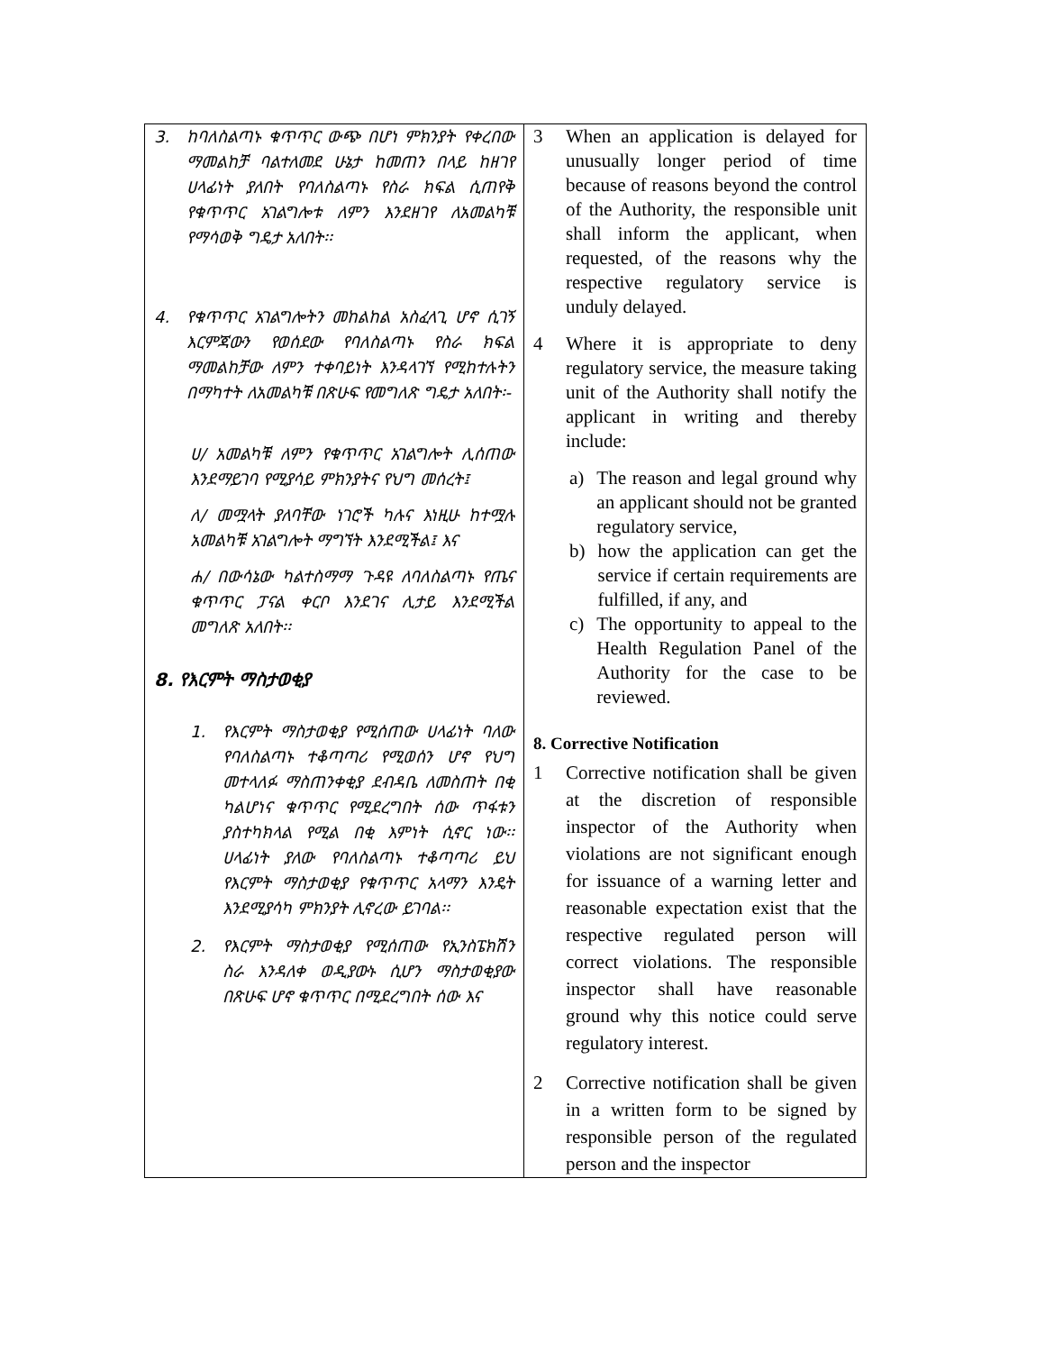| 3. ከባለስልጣኑ ቁጥጥር ውጭ በሆነ ምክንያት የቀረበው ማመልከቻ ባልተለመደ ሁኔታ ከመጠን በላይ ከዘገየ ሀላፊነት ያለበት የባለስልጣኑ የስራ ክፍል ሲጠየቅ የቁጥጥር አገልግሎቱ ለምን እንደዘገየ ለአመልካቹ የማሳወቅ ግዴታ አለበት፡፡ 4. የቁጥጥር አገልግሎትን መከልከል አስፈላጊ ሆኖ ሲገኝ እርምጃውን የወሰደው የባለስልጣኑ የስራ ክፍል ማመልከቻው ለምን ተቀባይነት እንዳላገኘ የሚከተሉትን በማካተት ለአመልካቹ በጽሁፍ የመግለጽ ግዴታ አለበት፡- ሀ/ አመልካቹ ለምን የቁጥጥር አገልግሎት ሊሰጠው እንደማይገባ የሚያሳይ ምክንያትና የህግ መሰረት፤ ለ/ መሟላት ያለባቸው ነገሮች ካሉና እነዚሁ ከተሟሉ አመልካቹ አገልግሎት ማግኘት እንደሚችል፤ እና ሐ/ በውሳኔው ካልተስማማ ጉዳዩ ለባለስልጣኑ የጤና ቁጥጥር ፓናል ቀርቦ እንደገና ሊታይ እንደሚችል መግለጽ አለበት፡፡ 8. የእርምት ማስታወቂያ 1. የእርምት ማስታወቂያ የሚሰጠው ሀላፊነት ባለው የባለስልጣኑ ተቆጣጣሪ የሚወሰን ሆኖ የህግ መተላለፉ ማስጠንቀቂያ ደብዳቤ ለመስጠት በቂ ካልሆነና ቁጥጥር የሚደረግበት ሰው ጥፋቱን ያስተካክላል የሚል በቂ እምነት ሲኖር ነው፡፡ ሀላፊነት ያለው የባለስልጣኑ ተቆጣጣሪ ይህ የእርምት ማስታወቂያ የቁጥጥር አላማን እንዴት እንደሚያሳካ ምክንያት ሊኖረው ይገባል፡፡ 2. የእርምት ማስታወቂያ የሚሰጠው የኢንስፔክሽን ስራ እንዳለቀ ወዲያውኑ ሲሆን ማስታወቂያው በጽሁፍ ሆኖ ቁጥጥር በሚደረግበት ሰው እና | 3 When an application is delayed for unusually longer period of time because of reasons beyond the control of the Authority, the responsible unit shall inform the applicant, when requested, of the reasons why the respective regulatory service is unduly delayed. 4 Where it is appropriate to deny regulatory service, the measure taking unit of the Authority shall notify the applicant in writing and thereby include: a) The reason and legal ground why an applicant should not be granted regulatory service, b) how the application can get the service if certain requirements are fulfilled, if any, and c) The opportunity to appeal to the Health Regulation Panel of the Authority for the case to be reviewed. 8. Corrective Notification 1 Corrective notification shall be given at the discretion of responsible inspector of the Authority when violations are not significant enough for issuance of a warning letter and reasonable expectation exist that the respective regulated person will correct violations. The responsible inspector shall have reasonable ground why this notice could serve regulatory interest. 2 Corrective notification shall be given in a written form to be signed by responsible person of the regulated person and the inspector |